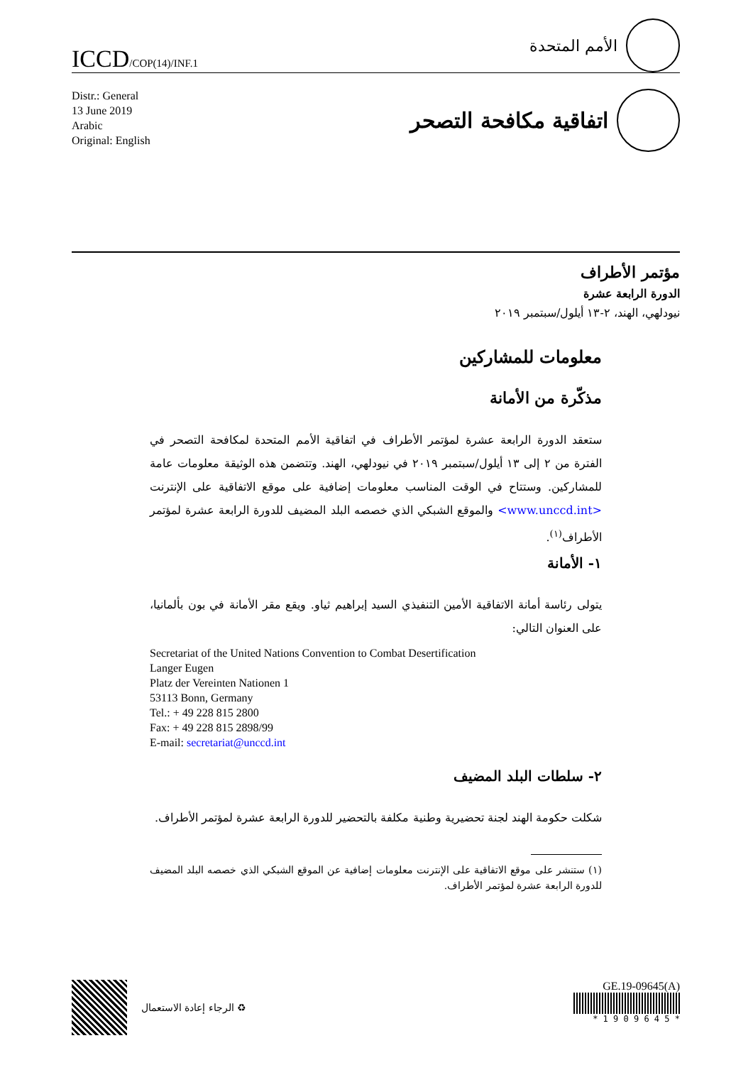ICCD/COP(14)/INF.1
الأمم المتحدة
Distr.: General
13 June 2019
Arabic
Original: English
اتفاقية مكافحة التصحر
مؤتمر الأطراف
الدورة الرابعة عشرة
نيودلهي، الهند، ٢-١٣ أيلول/سبتمبر ٢٠١٩
معلومات للمشاركين
مذكّرة من الأمانة
ستعقد الدورة الرابعة عشرة لمؤتمر الأطراف في اتفاقية الأمم المتحدة لمكافحة التصحر في الفترة من ٢ إلى ١٣ أيلول/سبتمبر ٢٠١٩ في نيودلهي، الهند. وتتضمن هذه الوثيقة معلومات عامة للمشاركين. وستتاح في الوقت المناسب معلومات إضافية على موقع الاتفاقية على الإنترنت <www.unccd.int> والموقع الشبكي الذي خصصه البلد المضيف للدورة الرابعة عشرة لمؤتمر الأطراف<sup>(١)</sup>.
١- الأمانة
يتولى رئاسة أمانة الاتفاقية الأمين التنفيذي السيد إبراهيم ثياو. ويقع مقر الأمانة في بون بألمانيا، على العنوان التالي:
Secretariat of the United Nations Convention to Combat Desertification
Langer Eugen
Platz der Vereinten Nationen 1
53113 Bonn, Germany
Tel.: + 49 228 815 2800
Fax: + 49 228 815 2898/99
E-mail: secretariat@unccd.int
٢- سلطات البلد المضيف
شكلت حكومة الهند لجنة تحضيرية وطنية مكلفة بالتحضير للدورة الرابعة عشرة لمؤتمر الأطراف.
(١) ستنشر على موقع الاتفاقية على الإنترنت معلومات إضافية عن الموقع الشبكي الذي خصصه البلد المضيف للدورة الرابعة عشرة لمؤتمر الأطراف.
♻ الرجاء إعادة الاستعمال GE.19-09645(A)
* 1 9 0 9 6 4 5 *